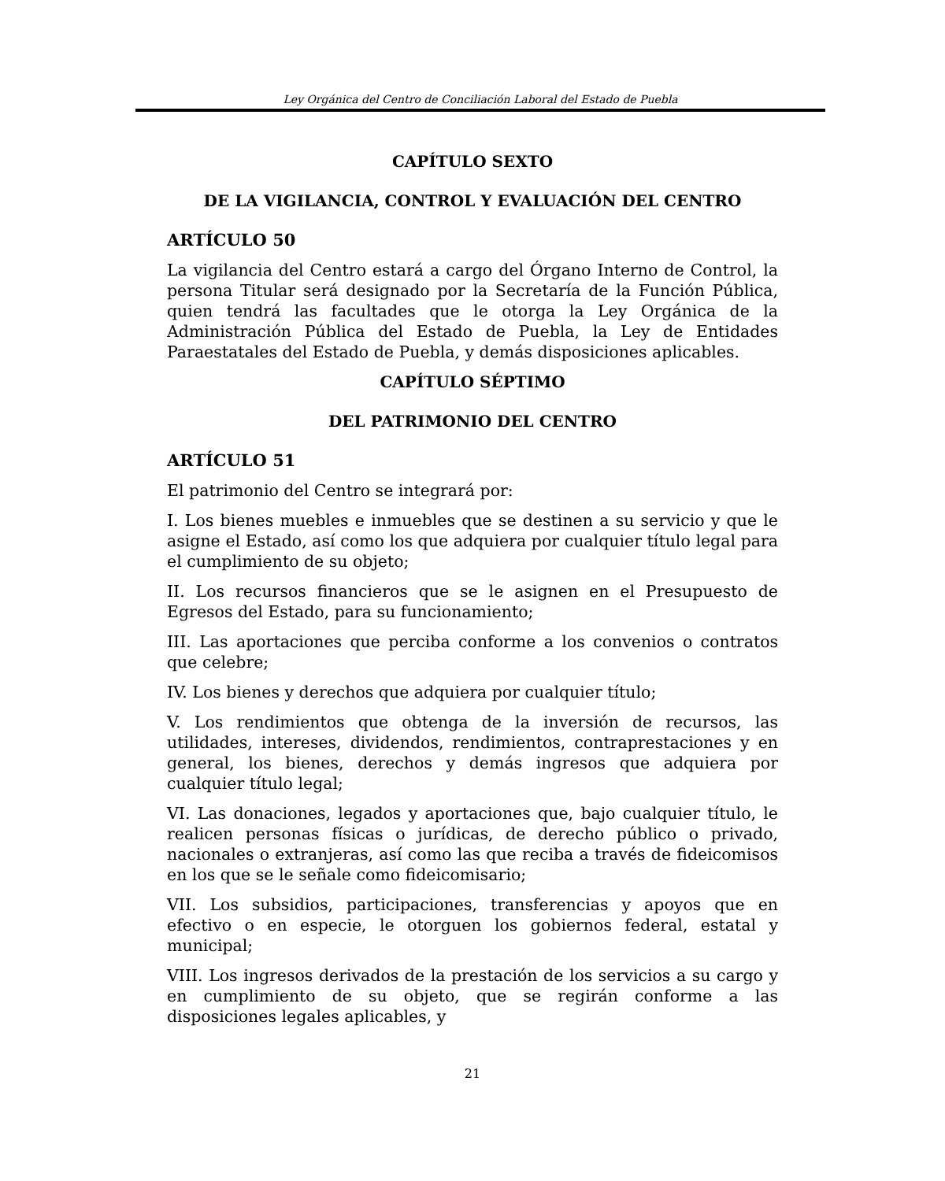Ley Orgánica del Centro de Conciliación Laboral del Estado de Puebla
CAPÍTULO SEXTO
DE LA VIGILANCIA, CONTROL Y EVALUACIÓN DEL CENTRO
ARTÍCULO 50
La vigilancia del Centro estará a cargo del Órgano Interno de Control, la persona Titular será designado por la Secretaría de la Función Pública, quien tendrá las facultades que le otorga la Ley Orgánica de la Administración Pública del Estado de Puebla, la Ley de Entidades Paraestatales del Estado de Puebla, y demás disposiciones aplicables.
CAPÍTULO SÉPTIMO
DEL PATRIMONIO DEL CENTRO
ARTÍCULO 51
El patrimonio del Centro se integrará por:
I. Los bienes muebles e inmuebles que se destinen a su servicio y que le asigne el Estado, así como los que adquiera por cualquier título legal para el cumplimiento de su objeto;
II. Los recursos financieros que se le asignen en el Presupuesto de Egresos del Estado, para su funcionamiento;
III. Las aportaciones que perciba conforme a los convenios o contratos que celebre;
IV. Los bienes y derechos que adquiera por cualquier título;
V. Los rendimientos que obtenga de la inversión de recursos, las utilidades, intereses, dividendos, rendimientos, contraprestaciones y en general, los bienes, derechos y demás ingresos que adquiera por cualquier título legal;
VI. Las donaciones, legados y aportaciones que, bajo cualquier título, le realicen personas físicas o jurídicas, de derecho público o privado, nacionales o extranjeras, así como las que reciba a través de fideicomisos en los que se le señale como fideicomisario;
VII. Los subsidios, participaciones, transferencias y apoyos que en efectivo o en especie, le otorguen los gobiernos federal, estatal y municipal;
VIII. Los ingresos derivados de la prestación de los servicios a su cargo y en cumplimiento de su objeto, que se regirán conforme a las disposiciones legales aplicables, y
21